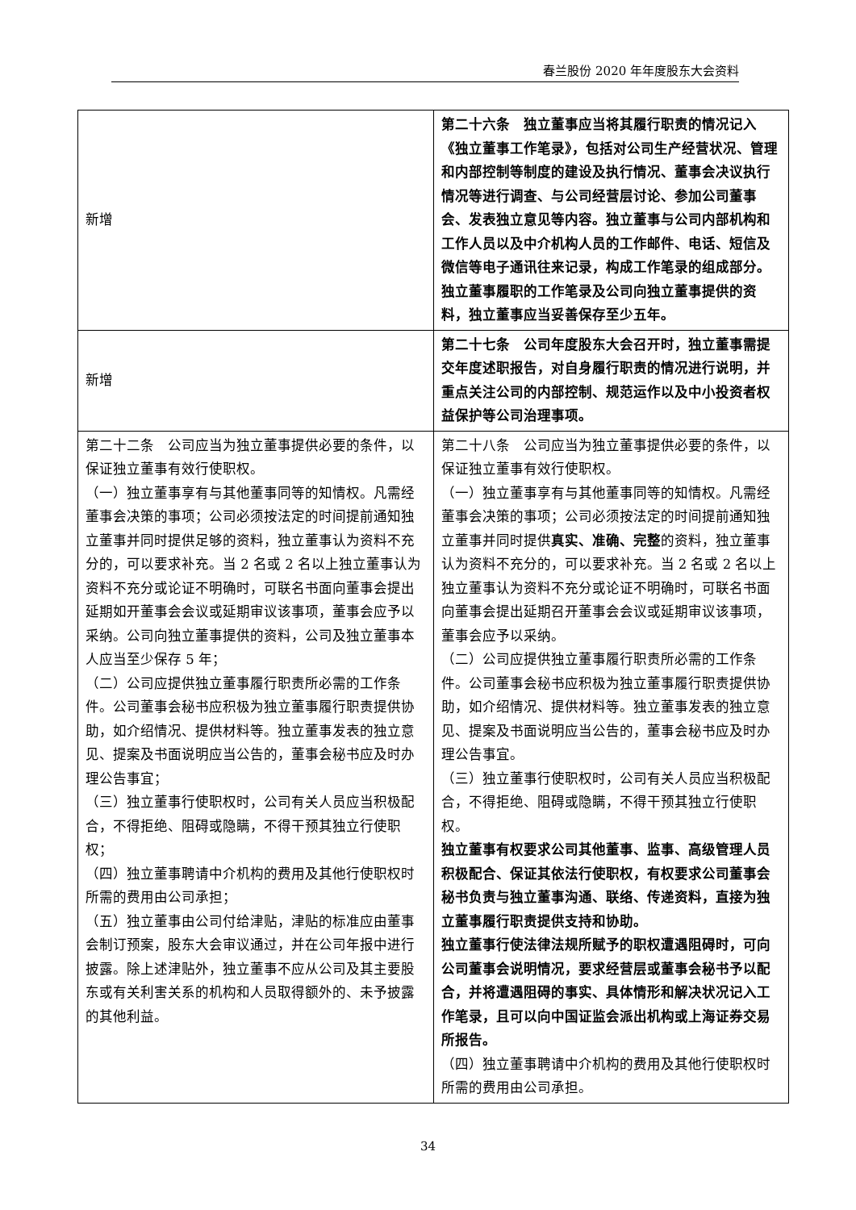春兰股份 2020 年年度股东大会资料
| 新增 | 第二十六条 独立董事应当将其履行职责的情况记入《独立董事工作笔录》，包括对公司生产经营状况、管理和内部控制等制度的建设及执行情况、董事会决议执行情况等进行调查、与公司经营层讨论、参加公司董事会、发表独立意见等内容。独立董事与公司内部机构和工作人员以及中介机构人员的工作邮件、电话、短信及微信等电子通讯往来记录，构成工作笔录的组成部分。 独立董事履职的工作笔录及公司向独立董事提供的资料，独立董事应当妥善保存至少五年。 |
| 新增 | 第二十七条 公司年度股东大会召开时，独立董事需提交年度述职报告，对自身履行职责的情况进行说明，并重点关注公司的内部控制、规范运作以及中小投资者权益保护等公司治理事项。 |
| 第二十二条 公司应当为独立董事提供必要的条件，以保证独立董事有效行使职权。 （一）独立董事享有与其他董事同等的知情权。凡需经董事会决策的事项；公司必须按法定的时间提前通知独立董事并同时提供足够的资料，独立董事认为资料不充分的，可以要求补充。当 2 名或 2 名以上独立董事认为资料不充分或论证不明确时，可联名书面向董事会提出延期如开董事会会议或延期审议该事项，董事会应予以采纳。公司向独立董事提供的资料，公司及独立董事本人应当至少保存 5 年； （二）公司应提供独立董事履行职责所必需的工作条件。公司董事会秘书应积极为独立董事履行职责提供协助，如介绍情况、提供材料等。独立董事发表的独立意见、提案及书面说明应当公告的，董事会秘书应及时办理公告事宜； （三）独立董事行使职权时，公司有关人员应当积极配合，不得拒绝、阻碍或隐瞒，不得干预其独立行使职权； （四）独立董事聘请中介机构的费用及其他行使职权时所需的费用由公司承担； （五）独立董事由公司付给津贴，津贴的标准应由董事会制订预案，股东大会审议通过，并在公司年报中进行披露。除上述津贴外，独立董事不应从公司及其主要股东或有关利害关系的机构和人员取得额外的、未予披露的其他利益。 | 第二十八条 公司应当为独立董事提供必要的条件，以保证独立董事有效行使职权。 （一）独立董事享有与其他董事同等的知情权。凡需经董事会决策的事项；公司必须按法定的时间提前通知独立董事并同时提供 真实、准确、完整 的资料，独立董事认为资料不充分的，可以要求补充。当 2 名或 2 名以上独立董事认为资料不充分或论证不明确时，可联名书面向董事会提出延期召开董事会会议或延期审议该事项，董事会应予以采纳。 （二）公司应提供独立董事履行职责所必需的工作条件。公司董事会秘书应积极为独立董事履行职责提供协助，如介绍情况、提供材料等。独立董事发表的独立意见、提案及书面说明应当公告的，董事会秘书应及时办理公告事宜。 （三）独立董事行使职权时，公司有关人员应当积极配合，不得拒绝、阻碍或隐瞒，不得干预其独立行使职权。 独立董事有权要求公司其他董事、监事、高级管理人员积极配合、保证其依法行使职权，有权要求公司董事会秘书负责与独立董事沟通、联络、传递资料，直接为独立董事履行职责提供支持和协助。 独立董事行使法律法规所赋予的职权遭遇阻碍时，可向公司董事会说明情况，要求经营层或董事会秘书予以配合，并将遭遇阻碍的事实、具体情形和解决状况记入工作笔录，且可以向中国证监会派出机构或上海证券交易所报告。 （四）独立董事聘请中介机构的费用及其他行使职权时所需的费用由公司承担。 |
34